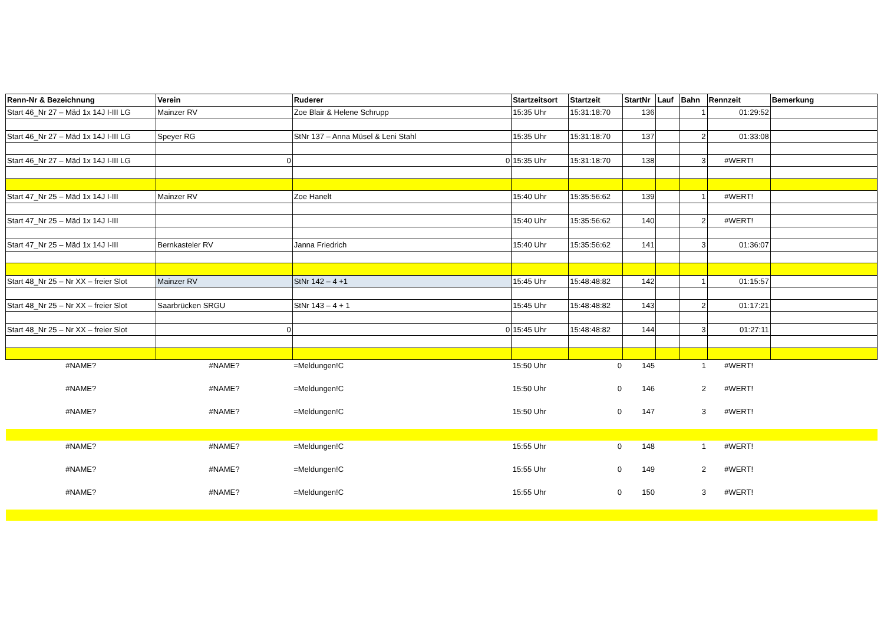| Renn-Nr & Bezeichnung | Verein | Ruderer | Startzeitsort | Startzeit | StartNr | Lauf | Bahn | Rennzeit | Bemerkung |
| --- | --- | --- | --- | --- | --- | --- | --- | --- | --- |
| Start 46_Nr 27 – Mäd 1x 14J I-III LG | Mainzer RV | Zoe Blair & Helene Schrupp | 15:35 Uhr | 15:31:18:70 | 136 | | 1 | 01:29:52 | |
| Start 46_Nr 27 – Mäd 1x 14J I-III LG | Speyer RG | StNr 137 – Anna Müsel & Leni Stahl | 15:35 Uhr | 15:31:18:70 | 137 | | 2 | 01:33:08 | |
| Start 46_Nr 27 – Mäd 1x 14J I-III LG | 0 | 0 | 15:35 Uhr | 15:31:18:70 | 138 | | 3 | #WERT! | |
| Start 47_Nr 25 – Mäd 1x 14J I-III | Mainzer RV | Zoe Hanelt | 15:40 Uhr | 15:35:56:62 | 139 | | 1 | #WERT! | |
| Start 47_Nr 25 – Mäd 1x 14J I-III | | | 15:40 Uhr | 15:35:56:62 | 140 | | 2 | #WERT! | |
| Start 47_Nr 25 – Mäd 1x 14J I-III | Bernkasteler RV | Janna Friedrich | 15:40 Uhr | 15:35:56:62 | 141 | | 3 | 01:36:07 | |
| Start 48_Nr 25 – Nr XX – freier Slot | Mainzer RV | StNr 142 – 4 +1 | 15:45 Uhr | 15:48:48:82 | 142 | | 1 | 01:15:57 | |
| Start 48_Nr 25 – Nr XX – freier Slot | Saarbrücken SRGU | StNr 143 – 4 + 1 | 15:45 Uhr | 15:48:48:82 | 143 | | 2 | 01:17:21 | |
| Start 48_Nr 25 – Nr XX – freier Slot | 0 | 0 | 15:45 Uhr | 15:48:48:82 | 144 | | 3 | 01:27:11 | |
| #NAME? | #NAME? | =Meldungen!C | 15:50 Uhr | 0 | 145 | | 1 | #WERT! | |
| #NAME? | #NAME? | =Meldungen!C | 15:50 Uhr | 0 | 146 | | 2 | #WERT! | |
| #NAME? | #NAME? | =Meldungen!C | 15:50 Uhr | 0 | 147 | | 3 | #WERT! | |
| #NAME? | #NAME? | =Meldungen!C | 15:55 Uhr | 0 | 148 | | 1 | #WERT! | |
| #NAME? | #NAME? | =Meldungen!C | 15:55 Uhr | 0 | 149 | | 2 | #WERT! | |
| #NAME? | #NAME? | =Meldungen!C | 15:55 Uhr | 0 | 150 | | 3 | #WERT! | |